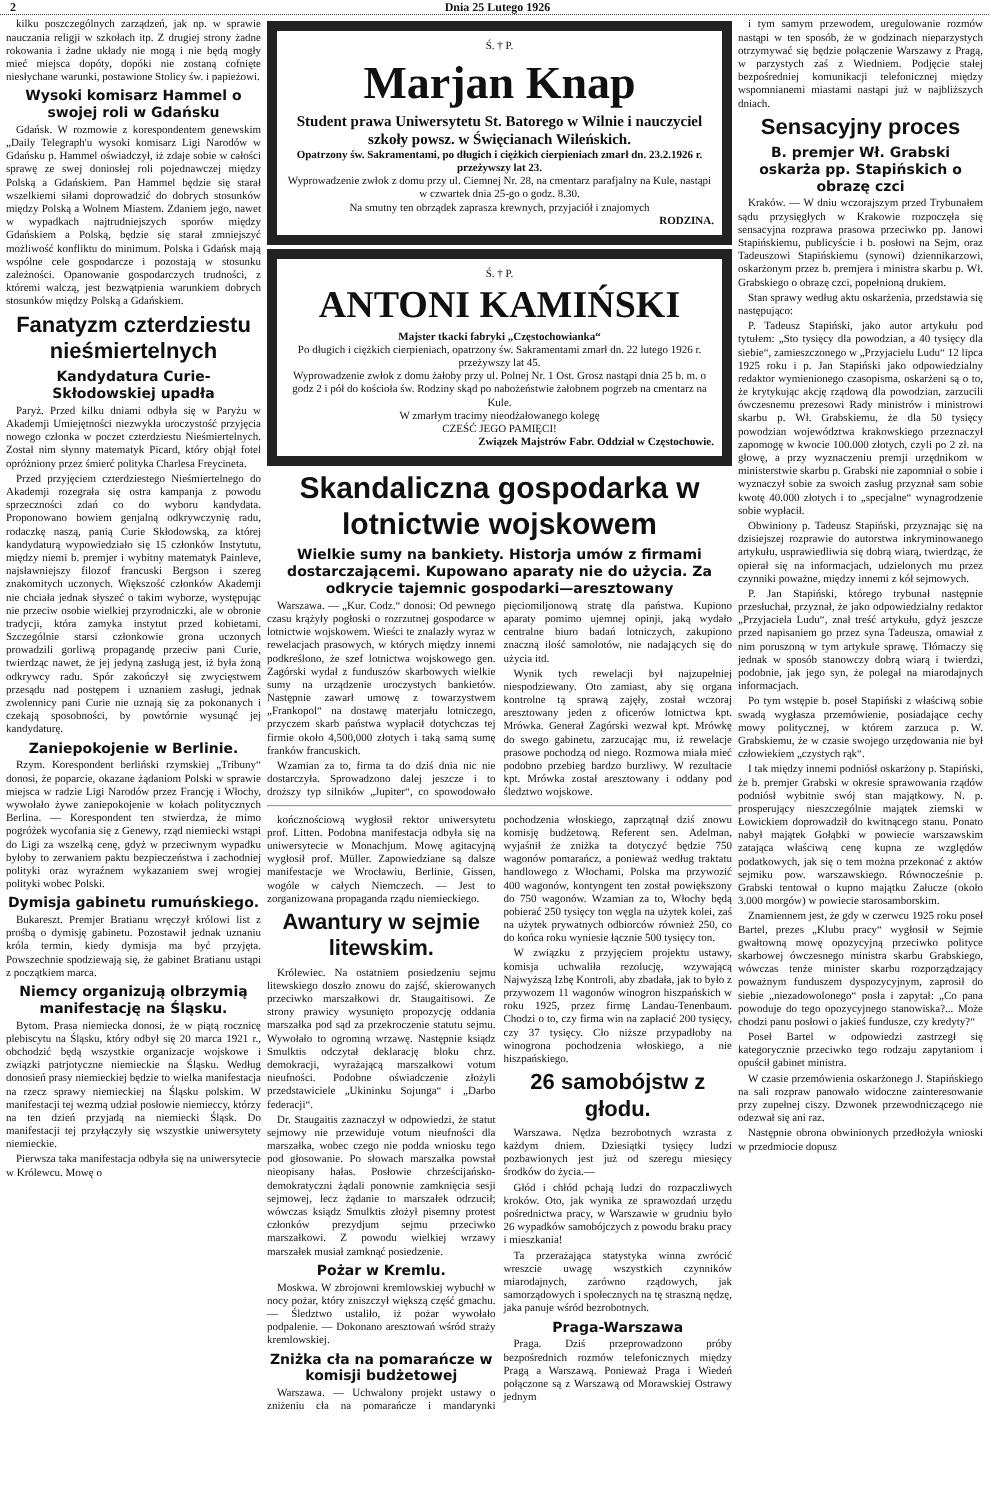2 Dnia 25 Lutego 1926
kilku poszczególnych zarządzeń, jak np. w sprawie nauczania religji w szkołach itp. Z drugiej strony żadne rokowania i żadne układy nie mogą i nie będą mogły mieć miejsca dopóty, dopóki nie zostaną cofnięte niesłychane warunki, postawione Stolicy św. i papieżowi.
Wysoki komisarz Hammel o swojej roli w Gdańsku
Gdańsk. W rozmowie z korespondentem genewskim „Daily Telegraph'u wysoki komisarz Ligi Narodów w Gdańsku p. Hammel oświadczył, iż zdaje sobie w całości sprawę ze swej doniosłej roli pojednawczej między Polską a Gdańskiem. Pan Hammel będzie się starał wszelkiemi siłami doprowadzić do dobrych stosunków między Polską a Wolnem Miastem. Zdaniem jego, nawet w wypadkach najtrudniejszych sporów między Gdańskiem a Polską, będzie się starał zmniejszyć możliwość konfliktu do minimum. Polska i Gdańsk mają wspólne cele gospodarcze i pozostają w stosunku zależności. Opanowanie gospodarczych trudności, z któremi walczą, jest bezwątpienia warunkiem dobrych stosunków między Polską a Gdańskiem.
Fanatyzm czterdziestu nieśmiertelnych
Kandydatura Curie-Skłodowskiej upadła
Paryż. Przed kilku dniami odbyła się w Paryżu w Akademji Umiejętności niezwykła uroczystość przyjęcia nowego członka w poczet czterdziestu Nieśmiertelnych. Został nim słynny matematyk Picard, który objął fotel opróżniony przez śmierć polityka Charlesa Freycineta.
Przed przyjęciem czterdziestego Nieśmiertelnego do Akademji rozegrała się ostra kampanja z powodu sprzeczności zdań co do wyboru kandydata. Proponowano bowiem genjalną odkrywczynię radu, rodaczkę naszą, panią Curie Skłodowską, za której kandydaturą wypowiedziało się 15 członków Instytutu, między niemi b. premjer i wybitny matematyk Painleve, najsławniejszy filozof francuski Bergson i szereg znakomitych uczonych. Większość członków Akademji nie chciała jednak słyszeć o takim wyborze, występując nie przeciw osobie wielkiej przyrodniczki, ale w obronie tradycji, która zamyka instytut przed kobietami. Szczególnie starsi członkowie grona uczonych prowadzili gorliwą propagandę przeciw pani Curie, twierdząc nawet, że jej jedyną zasługą jest, iż była żoną odkrywcy radu. Spór zakończył się zwycięstwem przesądu nad postępem i uznaniem zasługi, jednak zwolennicy pani Curie nie uznają się za pokonanych i czekają sposobności, by powtórnie wysunąć jej kandydaturę.
Zaniepokojenie w Berlinie.
Rzym. Korespondent berliński rzymskiej „Tribuny“ donosi, że poparcie, okazane żądaniom Polski w sprawie miejsca w radzie Ligi Narodów przez Francję i Włochy, wywołało żywe zaniepokojenie w kołach politycznych Berlina. — Korespondent ten stwierdza, że mimo pogróżek wycofania się z Genewy, rząd niemiecki wstąpi do Ligi za wszelką cenę, gdyż w przeciwnym wypadku byłoby to zerwaniem paktu bezpieczeństwa i zachodniej polityki oraz wyraźnem wykazaniem swej wrogiej polityki wobec Polski.
Dymisja gabinetu rumuńskiego.
Bukareszt. Premjer Bratianu wręczył królowi list z prośbą o dymisję gabinetu. Pozostawił jednak uznaniu króla termin, kiedy dymisja ma być przyjęta. Powszechnie spodziewają się, że gabinet Bratianu ustąpi z początkiem marca.
Niemcy organizują olbrzymią manifestację na Śląsku.
Bytom. Prasa niemiecka donosi, że w piątą rocznicę plebiscytu na Śląsku, który odbył się 20 marca 1921 r., obchodzić będą wszystkie organizacje wojskowe i związki patrjotyczne niemieckie na Śląsku. Według donosień prasy niemieckiej będzie to wielka manifestacja na rzecz sprawy niemieckiej na Śląsku polskim. W manifestacji tej wezmą udział posłowie niemieccy, którzy na ten dzień przyjadą na niemiecki Śląsk. Do manifestacji tej przyłączyły się wszystkie uniwersytety niemieckie.
Pierwsza taka manifestacja odbyła się na uniwersytecie w Królewcu. Mowę o
Ś. † P.
Marjan Knap
Student prawa Uniwersytetu St. Batorego w Wilnie i nauczyciel szkoły powsz. w Święcianach Wileńskich.
Opatrzony św. Sakramentami, po długich i ciężkich cierpieniach zmarł dn. 23.2.1926 r. przeżywszy lat 23.
Wyprowadzenie zwłok z domu przy ul. Ciemnej Nr. 28, na cmentarz parafjalny na Kule, nastąpi w czwartek dnia 25-go o godz. 8.30.
Na smutny ten obrządek zaprasza krewnych, przyjaciół i znajomych
RODZINA.
Ś. † P.
ANTONI KAMIŃSKI
Majster tkacki fabryki „Częstochowianka“
Po długich i ciężkich cierpieniach, opatrzony św. Sakramentami zmarł dn. 22 lutego 1926 r. przeżywszy lat 45.
Wyprowadzenie zwłok z domu żałoby przy ul. Polnej Nr. 1 Ost. Grosz nastąpi dnia 25 b. m. o godz 2 i pół do kościoła św. Rodziny skąd po nabożeństwie żałobnem pogrzeb na cmentarz na Kule.
W zmarłym tracimy nieodżałowanego kolegę
CZEŚĆ JEGO PAMIĘCI!
Związek Majstrów Fabr. Oddział w Częstochowie.
Skandaliczna gospodarka w lotnictwie wojskowem
Wielkie sumy na bankiety. Historja umów z firmami dostarczającemi. Kupowano aparaty nie do użycia. Za odkrycie tajemnic gospodarki—aresztowany
Warszawa. — „Kur. Codz.“ donosi: Od pewnego czasu krążyły pogłoski o rozrzutnej gospodarce w lotnictwie wojskowem. Wieści te znalazły wyraz w rewelacjach prasowych, w których między innemi podkreślono, że szef lotnictwa wojskowego gen. Zagórski wydał z funduszów skarbowych wielkie sumy na urządzenie uroczystych bankietów. Następnie zawarł umowę z towarzystwem „Frankopol“ na dostawę materjału lotniczego, przyczem skarb państwa wypłacił dotychczas tej firmie około 4,500,000 złotych i taką samą sumę franków francuskich.
Wzamian za to, firma ta do dziś dnia nic nie dostarczyła. Sprowadzono dalej jeszcze i to droższy typ silników „Jupiter“, co spowodowało pięciomiljonową stratę dla państwa. Kupiono aparaty pomimo ujemnej opinji, jaką wydało centralne biuro badań lotniczych, zakupiono znaczną ilość samolotów, nie nadających się do użycia itd.
Wynik tych rewelacji był najzupełniej niespodziewany. Oto zamiast, aby się organa kontrolne tą sprawą zajęły, został wczoraj aresztowany jeden z oficerów lotnictwa kpt. Mrówka. Generał Zagórski wezwał kpt. Mrówkę do swego gabinetu, zarzucając mu, iż rewelacje prasowe pochodzą od niego. Rozmowa miała mieć podobno przebieg bardzo burzliwy. W rezultacie kpt. Mrówka został aresztowany i oddany pod śledztwo wojskowe.
kończnościową wygłosił rektor uniwersytetu prof. Litten. Podobna manifestacja odbyła się na uniwersytecie w Monachjum. Mowę agitacyjną wygłosił prof. Müller. Zapowiedziane są dalsze manifestacje we Wrocławiu, Berlinie, Gissen, wogóle w całych Niemczech. — Jest to zorganizowana propaganda rządu niemieckiego.
Awantury w sejmie litewskim.
Królewiec. Na ostatniem posiedzeniu sejmu litewskiego doszło znowu do zajść, skierowanych przeciwko marszałkowi dr. Staugaitisowi. Ze strony prawicy wysunięto propozycję oddania marszałka pod sąd za przekroczenie statutu sejmu. Wywołało to ogromną wrzawę. Następnie ksiądz Smulktis odczytał deklarację bloku chrz. demokracji, wyrażającą marszałkowi votum nieufności. Podobne oświadczenie złożyli przedstawiciele „Ukininku Sojunga“ i „Darbo federacji“.
Dr. Staugaitis zaznaczył w odpowiedzi, że statut sejmowy nie przewiduje votum nieufności dla marszałka, wobec czego nie podda wniosku tego pod głosowanie. Po słowach marszałka powstał nieopisany hałas. Posłowie chrześcijańsko-demokratyczni żądali ponownie zamknięcia sesji sejmowej, lecz żądanie to marszałek odrzucił; wówczas ksiądz Smulktis złożył pisemny protest członków prezydjum sejmu przeciwko marszałkowi. Z powodu wielkiej wrzawy marszałek musiał zamknąć posiedzenie.
Pożar w Kremlu.
Moskwa. W zbrojowni kremlowskiej wybuchł w nocy pożar, który zniszczył większą część gmachu. — Śledztwo ustaliło, iż pożar wywołało podpalenie. — Dokonano aresztowań wśród straży kremlowskiej.
Zniżka cła na pomarańcze w komisji budżetowej
Warszawa. — Uchwalony projekt ustawy o zniżeniu cła na pomarańcze i mandarynki pochodzenia włoskiego, zaprzątnął dziś znowu komisję budżetową. Referent sen. Adelman, wyjaśnił że zniżka ta dotyczyć będzie 750 wagonów pomarańcz, a ponieważ według traktatu handlowego z Włochami, Polska ma przywozić 400 wagonów, kontyngent ten został powiększony do 750 wagonów. Wzamian za to, Włochy będą pobierać 250 tysięcy ton węgla na użytek kolei, zaś na użytek prywatnych odbiorców również 250, co do końca roku wyniesie łącznie 500 tysięcy ton.
W związku z przyjęciem projektu ustawy, komisja uchwaliła rezolucję, wzywającą Najwyższą Izbę Kontroli, aby zbadała, jak to było z przywozem 11 wagonów winogron hiszpańskich w roku 1925, przez firmę Landau-Tenenbaum. Chodzi o to, czy firma win na zapłacić 200 tysięcy, czy 37 tysięcy. Cło niższe przypadłoby na winogrona pochodzenia włoskiego, a nie hiszpańskiego.
26 samobójstw z głodu.
Warszawa. Nędza bezrobotnych wzrasta z każdym dniem. Dziesiątki tysięcy ludzi pozbawionych jest już od szeregu miesięcy środków do życia.—
Głód i chłód pchają ludzi do rozpaczliwych kroków. Oto, jak wynika ze sprawozdań urzędu pośrednictwa pracy, w Warszawie w grudniu było 26 wypadków samobójczych z powodu braku pracy i mieszkania!
Ta przerażająca statystyka winna zwrócić wreszcie uwagę wszystkich czynników miarodajnych, zarówno rządowych, jak samorządowych i społecznych na tę straszną nędzę, jaka panuje wśród bezrobotnych.
Praga-Warszawa
Praga. Dziś przeprowadzono próby bezpośrednich rozmów telefonicznych między Pragą a Warszawą. Ponieważ Praga i Wiedeń połączone są z Warszawą od Morawskiej Ostrawy jednym
i tym samym przewodem, uregulowanie rozmów nastąpi w ten sposób, że w godzinach nieparzystych otrzymywać się będzie połączenie Warszawy z Pragą, w parzystych zaś z Wiedniem. Podjęcie stałej bezpośredniej komunikacji telefonicznej między wspomnianemi miastami nastąpi już w najbliższych dniach.
Sensacyjny proces
B. premjer Wł. Grabski oskarża pp. Stapińskich o obrazę czci
Kraków. — W dniu wczorajszym przed Trybunałem sądu przysięgłych w Krakowie rozpoczęła się sensacyjna rozprawa prasowa przeciwko pp. Janowi Stapińskiemu, publicyście i b. posłowi na Sejm, oraz Tadeuszowi Stapińskiemu (synowi) dziennikarzowi, oskarżonym przez b. premjera i ministra skarbu p. Wł. Grabskiego o obrazę czci, popełnioną drukiem.
Stan sprawy według aktu oskarżenia, przedstawia się następująco:
P. Tadeusz Stapiński, jako autor artykułu pod tytułem: „Sto tysięcy dla powodzian, a 40 tysięcy dla siebie“, zamieszczonego w „Przyjacielu Ludu“ 12 lipca 1925 roku i p. Jan Stapiński jako odpowiedzialny redaktor wymienionego czasopisma, oskarżeni są o to, że krytykując akcję rządową dla powodzian, zarzucili ówczesnemu prezesowi Rady ministrów i ministrowi skarbu p. Wł. Grabskiemu, że dla 50 tysięcy powodzian województwa krakowskiego przeznaczył zapomogę w kwocie 100.000 złotych, czyli po 2 zł. na głowę, a przy wyznaczeniu premji urzędnikom w ministerstwie skarbu p. Grabski nie zapomniał o sobie i wyznaczył sobie za swoich zasług przyznał sam sobie kwotę 40.000 złotych i to „specjalne“ wynagrodzenie sobie wypłacił.
Obwiniony p. Tadeusz Stapiński, przyznając się na dzisiejszej rozprawie do autorstwa inkryminowanego artykułu, usprawiedliwia się dobrą wiarą, twierdząc, że opierał się na informacjach, udzielonych mu przez czynniki poważne, między innemi z kół sejmowych.
P. Jan Stapiński, którego trybunał następnie przesłuchał, przyznał, że jako odpowiedzialny redaktor „Przyjaciela Ludu“, znał treść artykułu, gdyż jeszcze przed napisaniem go przez syna Tadeusza, omawiał z nim poruszoną w tym artykule sprawę. Tłómaczy się jednak w sposób stanowczy dobrą wiarą i twierdzi, podobnie, jak jego syn, że polegał na miarodajnych informacjach.
Po tym wstępie b. poseł Stapiński z właściwą sobie swadą wygłasza przemówienie, posiadające cechy mowy politycznej, w którem zarzuca p. W. Grabskiemu, że w czasie swojego urzędowania nie był człowiekiem „czystych rąk“.
I tak między innemi podniósł oskarżony p. Stapiński, że b. premjer Grabski w okresie sprawowania rządów podniósł wybitnie swój stan majątkowy. N. p. prosperujący nieszczególnie majątek ziemski w Łowickiem doprowadził do kwitnącego stanu. Ponato nabył majątek Gołąbki w powiecie warszawskim zatająca właściwą cenę kupna ze względów podatkowych, jak się o tem można przekonać z aktów sejmiku pow. warszawskiego. Równocześnie p. Grabski tentował o kupno majątku Załucze (około 3.000 morgów) w powiecie starosamborskim.
Znamiennem jest, że gdy w czerwcu 1925 roku poseł Bartel, prezes „Klubu pracy“ wygłosił w Sejmie gwałtowną mowę opozycyjną przeciwko polityce skarbowej ówczesnego ministra skarbu Grabskiego, wówczas tenże minister skarbu rozporządzający poważnym funduszem dyspozycyjnym, zaprosił do siebie „niezadowolonego“ posła i zapytał: „Co pana powoduje do tego opozycyjnego stanowiska?... Może chodzi panu posłowi o jakieś fundusze, czy kredyty?“
Poseł Bartel w odpowiedzi zastrzegł się kategorycznie przeciwko tego rodzaju zapytaniom i opuścił gabinet ministra.
W czasie przemówienia oskarżonego J. Stapińskiego na sali rozpraw panowało widoczne zainteresowanie przy zupełnej ciszy. Dzwonek przewodniczącego nie odezwał się ani raz.
Następnie obrona obwinionych przedłożyła wnioski w przedmiocie dopusz